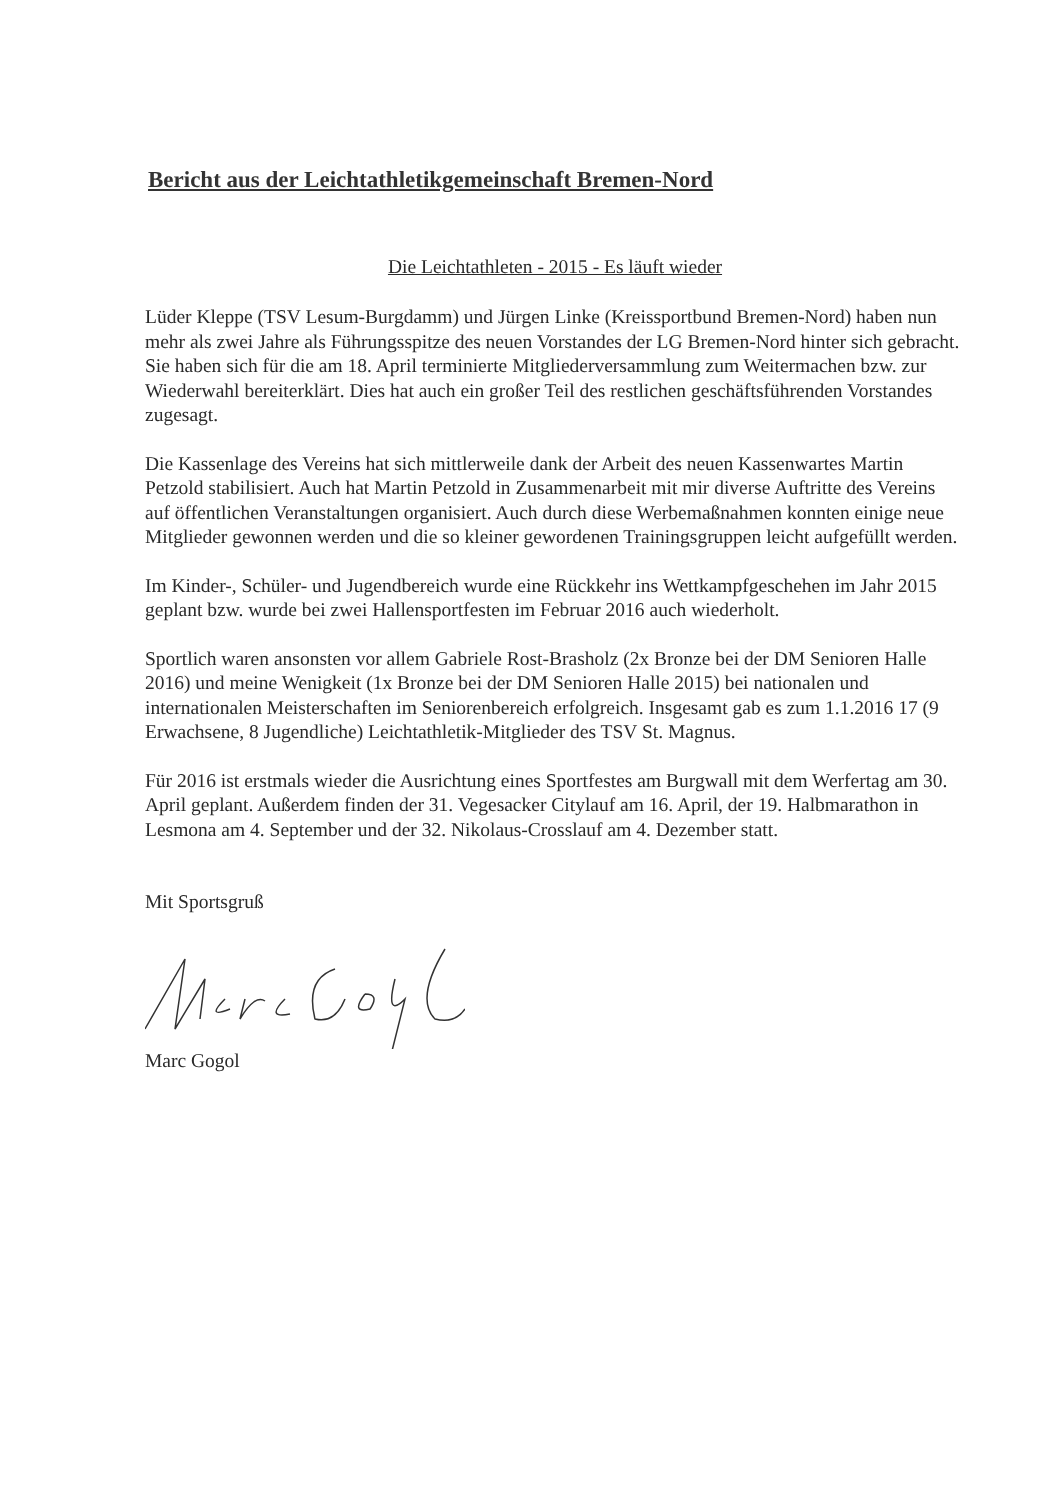Bericht aus der Leichtathletikgemeinschaft Bremen-Nord
Die Leichtathleten - 2015 - Es läuft wieder
Lüder Kleppe (TSV Lesum-Burgdamm) und Jürgen Linke (Kreissportbund Bremen-Nord) haben nun mehr als zwei Jahre als Führungsspitze des neuen Vorstandes der LG Bremen-Nord hinter sich gebracht. Sie haben sich für die am 18. April terminierte Mitgliederversammlung zum Weitermachen bzw. zur Wiederwahl bereiterklärt. Dies hat auch ein großer Teil des restlichen geschäftsführenden Vorstandes zugesagt.
Die Kassenlage des Vereins hat sich mittlerweile dank der Arbeit des neuen Kassenwartes Martin Petzold stabilisiert. Auch hat Martin Petzold in Zusammenarbeit mit mir diverse Auftritte des Vereins auf öffentlichen Veranstaltungen organisiert. Auch durch diese Werbemaßnahmen konnten einige neue Mitglieder gewonnen werden und die so kleiner gewordenen Trainingsgruppen leicht aufgefüllt werden.
Im Kinder-, Schüler- und Jugendbereich wurde eine Rückkehr ins Wettkampfgeschehen im Jahr 2015 geplant bzw. wurde bei zwei Hallensportfesten im Februar 2016 auch wiederholt.
Sportlich waren ansonsten vor allem Gabriele Rost-Brasholz (2x Bronze bei der DM Senioren Halle 2016) und meine Wenigkeit (1x Bronze bei der DM Senioren Halle 2015) bei nationalen und internationalen Meisterschaften im Seniorenbereich erfolgreich. Insgesamt gab es zum 1.1.2016 17 (9 Erwachsene, 8 Jugendliche) Leichtathletik-Mitglieder des TSV St. Magnus.
Für 2016 ist erstmals wieder die Ausrichtung eines Sportfestes am Burgwall mit dem Werfertag am 30. April geplant. Außerdem finden der 31. Vegesacker Citylauf am 16. April, der 19. Halbmarathon in Lesmona am 4. September und der 32. Nikolaus-Crosslauf am 4. Dezember statt.
Mit Sportsgruß
Marc Gogol